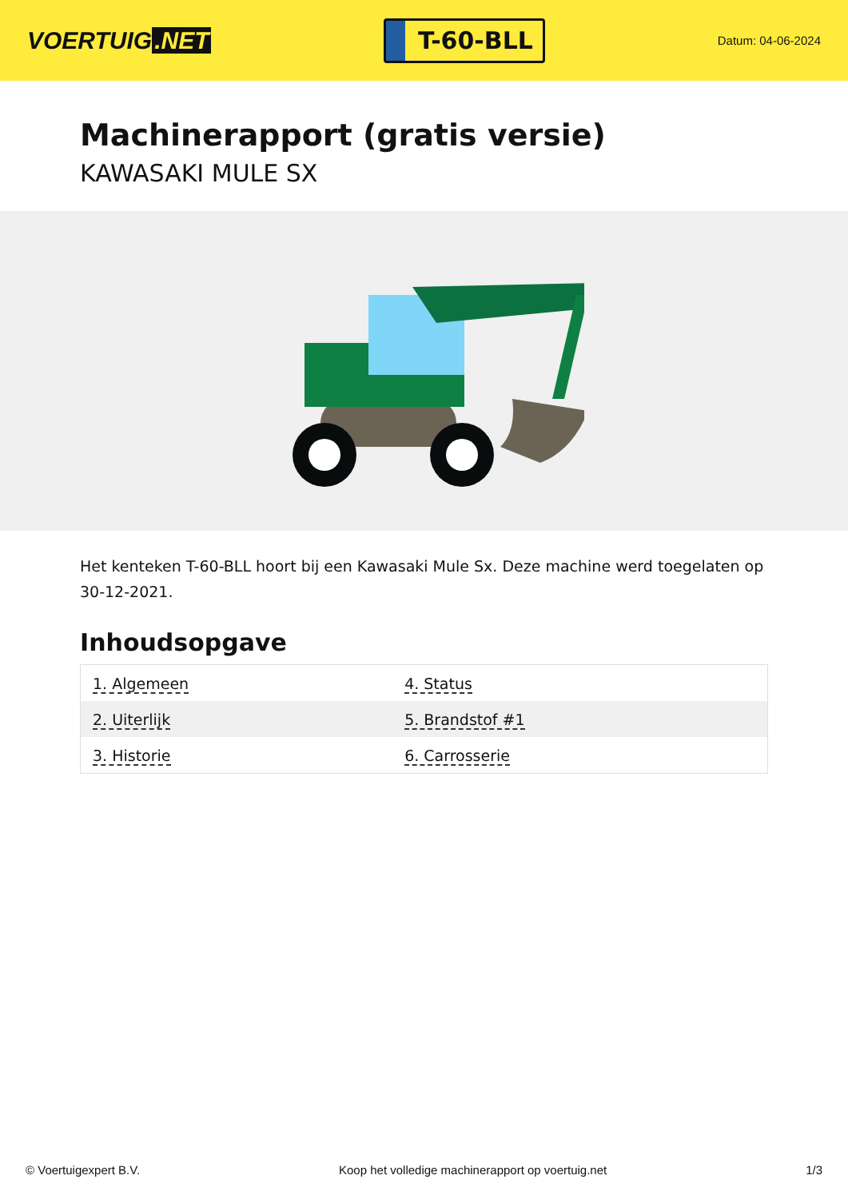VOERTUIG.NET
T-60-BLL
Datum: 04-06-2024
Machinerapport (gratis versie)
KAWASAKI MULE SX
Het kenteken T-60-BLL hoort bij een Kawasaki Mule Sx. Deze machine werd toegelaten op 30-12-2021.
Inhoudsopgave
| 1. Algemeen | 4. Status |
| 2. Uiterlijk | 5. Brandstof #1 |
| 3. Historie | 6. Carrosserie |
© Voertuigexpert B.V. Koop het volledige machinerapport op voertuig.net 1/3